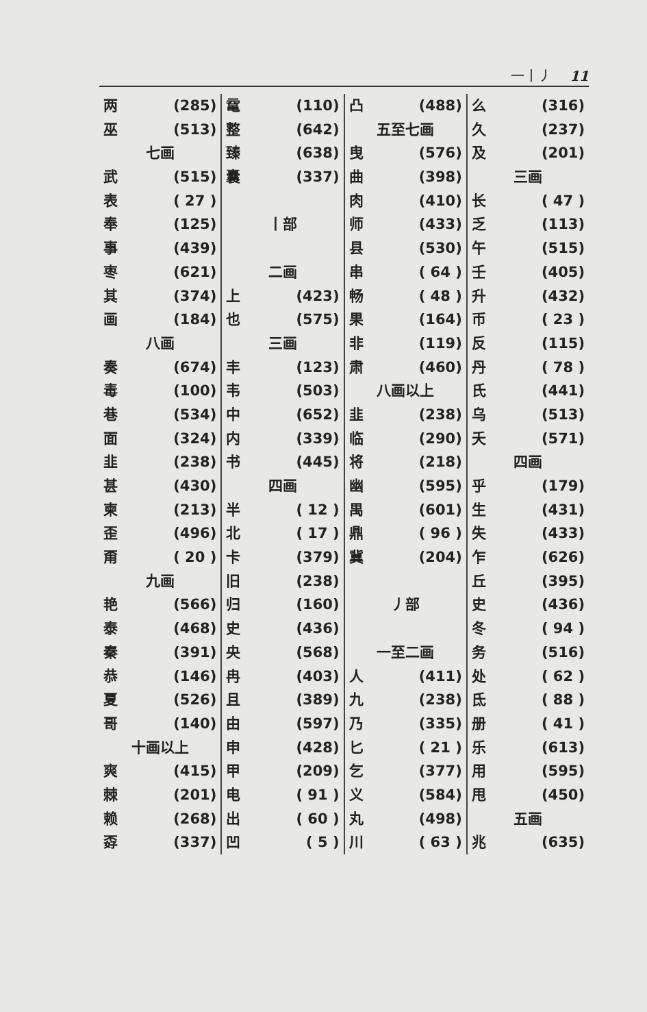一丨丿 11
两 (285)
巫 (513)
七画
武 (515)
表 ( 27 )
奉 (125)
事 (439)
枣 (621)
其 (374)
画 (184)
八画
奏 (674)
毒 (100)
巷 (534)
面 (324)
韭 (238)
甚 (430)
柬 (213)
歪 (496)
甭 ( 20 )
九画
艳 (566)
泰 (468)
秦 (391)
恭 (146)
夏 (526)
哥 (140)
十画以上
爽 (415)
棘 (201)
赖 (268)
孬 (337)
鼋 (110)
整 (642)
臻 (638)
囊 (337)
丨部
二画
上 (423)
也 (575)
三画
丰 (123)
韦 (503)
中 (652)
内 (339)
书 (445)
四画
半 ( 12 )
北 ( 17 )
卡 (379)
旧 (238)
归 (160)
史 (436)
央 (568)
冉 (403)
且 (389)
由 (597)
申 (428)
甲 (209)
电 ( 91 )
出 ( 60 )
凹 ( 5 )
凸 (488)
五至七画
曳 (576)
曲 (398)
肉 (410)
师 (433)
县 (530)
串 ( 64 )
畅 ( 48 )
果 (164)
非 (119)
肃 (460)
八画以上
韭 (238)
临 (290)
将 (218)
幽 (595)
禺 (601)
鼎 ( 96 )
冀 (204)
丿部
一至二画
人 (411)
九 (238)
乃 (335)
匕 ( 21 )
乞 (377)
义 (584)
丸 (498)
川 ( 63 )
么 (316)
久 (237)
及 (201)
三画
长 ( 47 )
乏 (113)
午 (515)
壬 (405)
升 (432)
币 ( 23 )
反 (115)
丹 ( 78 )
氏 (441)
乌 (513)
夭 (571)
四画
乎 (179)
生 (431)
失 (433)
乍 (626)
丘 (395)
史 (436)
冬 ( 94 )
务 (516)
处 ( 62 )
氐 ( 88 )
册 ( 41 )
乐 (613)
用 (595)
甩 (450)
五画
兆 (635)